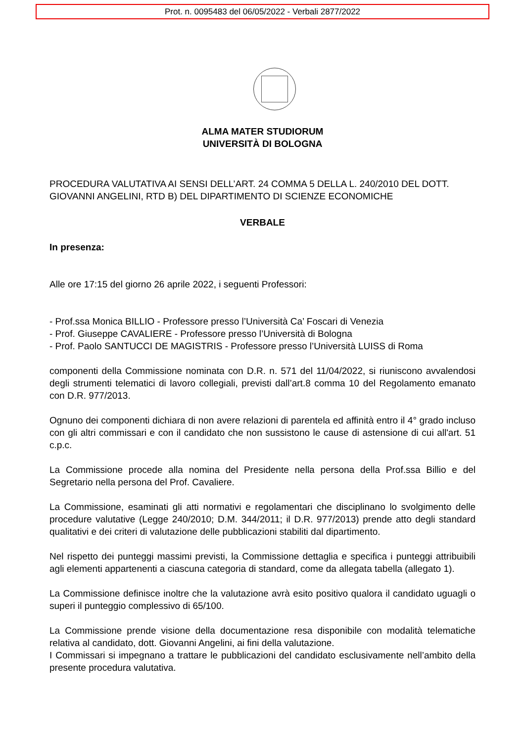Prot. n. 0095483 del 06/05/2022 - Verbali 2877/2022
ALMA MATER STUDIORUM
UNIVERSITÀ DI BOLOGNA
PROCEDURA VALUTATIVA AI SENSI DELL’ART. 24 COMMA 5 DELLA L. 240/2010 DEL DOTT. GIOVANNI ANGELINI, RTD B) DEL DIPARTIMENTO DI SCIENZE ECONOMICHE
VERBALE
In presenza:
Alle ore 17:15 del giorno 26 aprile 2022, i seguenti Professori:
- Prof.ssa Monica BILLIO - Professore presso l’Università Ca’ Foscari di Venezia
- Prof. Giuseppe CAVALIERE - Professore presso l’Università di Bologna
- Prof. Paolo SANTUCCI DE MAGISTRIS - Professore presso l’Università LUISS di Roma
componenti della Commissione nominata con D.R. n. 571 del 11/04/2022, si riuniscono avvalendosi degli strumenti telematici di lavoro collegiali, previsti dall’art.8 comma 10 del Regolamento emanato con D.R. 977/2013.
Ognuno dei componenti dichiara di non avere relazioni di parentela ed affinità entro il 4° grado incluso con gli altri commissari e con il candidato che non sussistono le cause di astensione di cui all'art. 51 c.p.c.
La Commissione procede alla nomina del Presidente nella persona della Prof.ssa Billio e del Segretario nella persona del Prof. Cavaliere.
La Commissione, esaminati gli atti normativi e regolamentari che disciplinano lo svolgimento delle procedure valutative (Legge 240/2010; D.M. 344/2011; il D.R. 977/2013) prende atto degli standard qualitativi e dei criteri di valutazione delle pubblicazioni stabiliti dal dipartimento.
Nel rispetto dei punteggi massimi previsti, la Commissione dettaglia e specifica i punteggi attribuibili agli elementi appartenenti a ciascuna categoria di standard, come da allegata tabella (allegato 1).
La Commissione definisce inoltre che la valutazione avrà esito positivo qualora il candidato uguagli o superi il punteggio complessivo di 65/100.
La Commissione prende visione della documentazione resa disponibile con modalità telematiche relativa al candidato, dott. Giovanni Angelini, ai fini della valutazione.
I Commissari si impegnano a trattare le pubblicazioni del candidato esclusivamente nell’ambito della presente procedura valutativa.